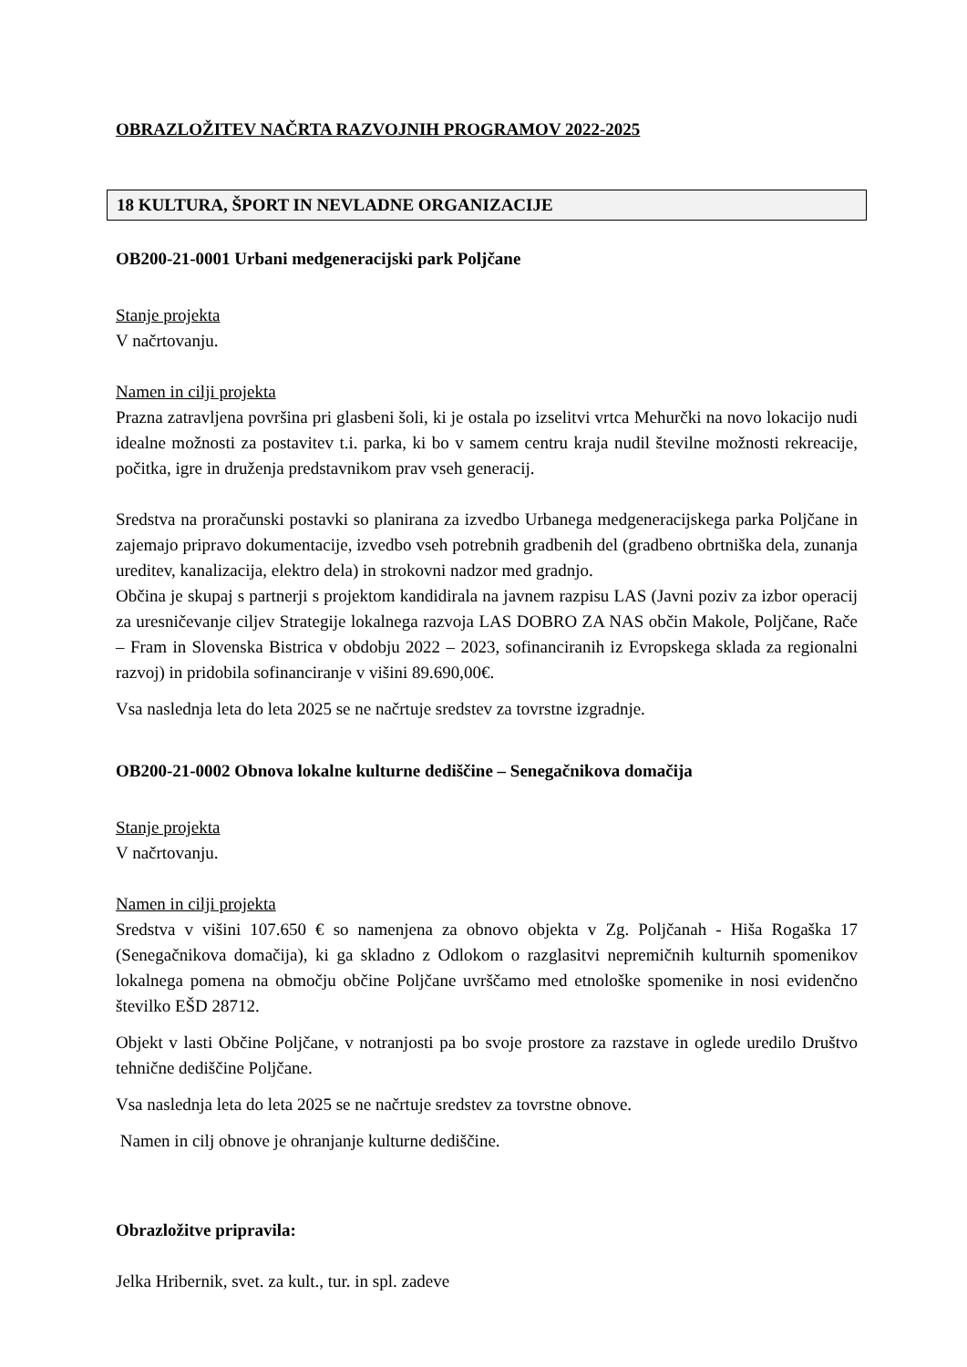OBRAZLOŽITEV NAČRTA RAZVOJNIH PROGRAMOV 2022-2025
18 KULTURA, ŠPORT IN NEVLADNE ORGANIZACIJE
OB200-21-0001 Urbani medgeneracijski park Poljčane
Stanje projekta
V načrtovanju.
Namen in cilji projekta
Prazna zatravljena površina pri glasbeni šoli, ki je ostala po izselitvi vrtca Mehurčki na novo lokacijo nudi idealne možnosti za postavitev t.i. parka, ki bo v samem centru kraja nudil številne možnosti rekreacije, počitka, igre in druženja predstavnikom prav vseh generacij.
Sredstva na proračunski postavki so planirana za izvedbo Urbanega medgeneracijskega parka Poljčane in zajemajo pripravo dokumentacije, izvedbo vseh potrebnih gradbenih del (gradbeno obrtniška dela, zunanja ureditev, kanalizacija, elektro dela) in strokovni nadzor med gradnjo.
Občina je skupaj s partnerji s projektom kandidirala na javnem razpisu LAS (Javni poziv za izbor operacij za uresničevanje ciljev Strategije lokalnega razvoja LAS DOBRO ZA NAS občin Makole, Poljčane, Rače – Fram in Slovenska Bistrica v obdobju 2022 – 2023, sofinanciranih iz Evropskega sklada za regionalni razvoj) in pridobila sofinanciranje v višini 89.690,00€.
Vsa naslednja leta do leta 2025 se ne načrtuje sredstev za tovrstne izgradnje.
OB200-21-0002 Obnova lokalne kulturne dediščine – Senegačnikova domačija
Stanje projekta
V načrtovanju.
Namen in cilji projekta
Sredstva v višini 107.650 € so namenjena za obnovo objekta v Zg. Poljčanah - Hiša Rogaška 17 (Senegačnikova domačija), ki ga skladno z Odlokom o razglasitvi nepremičnih kulturnih spomenikov lokalnega pomena na območju občine Poljčane uvrščamo med etnološke spomenike in nosi evidenčno številko EŠD 28712.
Objekt v lasti Občine Poljčane, v notranjosti pa bo svoje prostore za razstave in oglede uredilo Društvo tehnične dediščine Poljčane.
Vsa naslednja leta do leta 2025 se ne načrtuje sredstev za tovrstne obnove.
Namen in cilj obnove je ohranjanje kulturne dediščine.
Obrazložitve pripravila:
Jelka Hribernik, svet. za kult., tur. in spl. zadeve